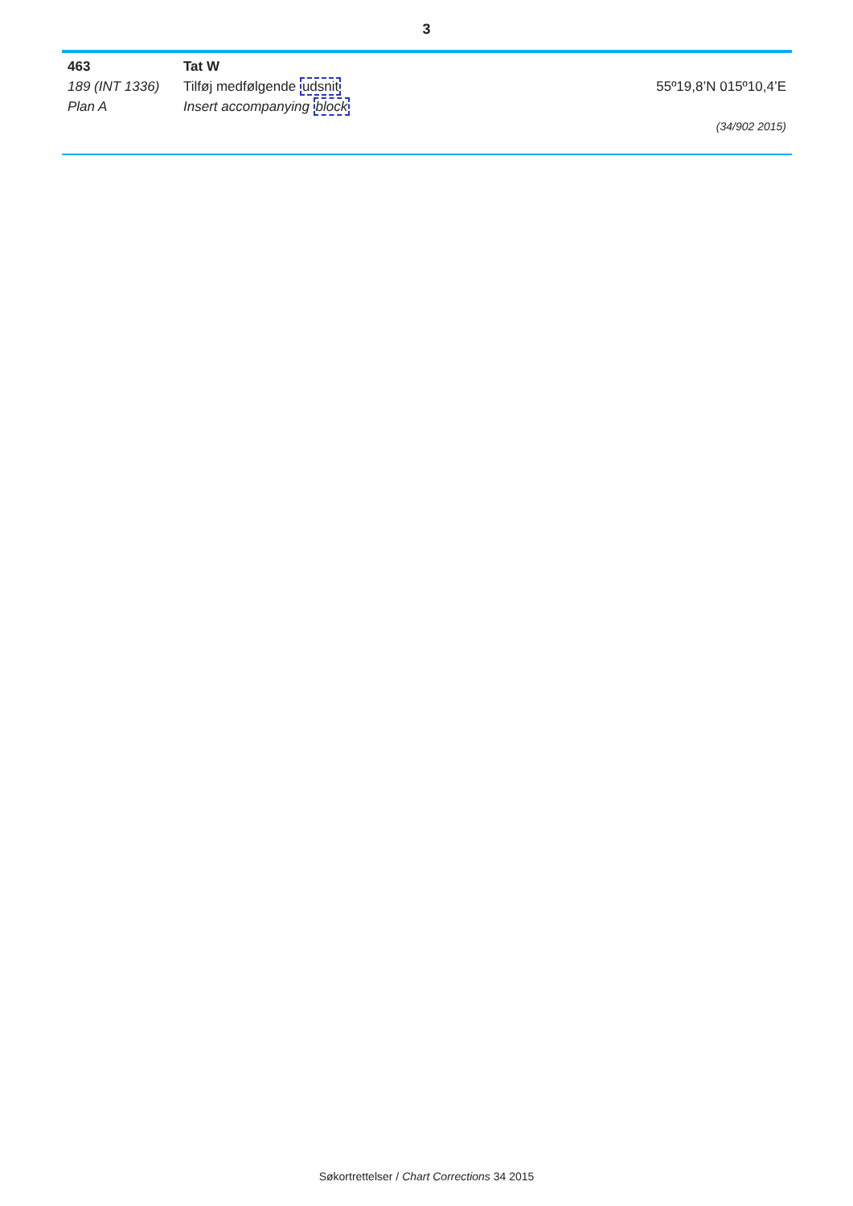3
463 Tat W
189 (INT 1336) Tilføj medfølgende udsnit 55º19,8’N 015º10,4’E
Plan A Insert accompanying block
(34/902 2015)
Søkortrettelser / Chart Corrections 34 2015